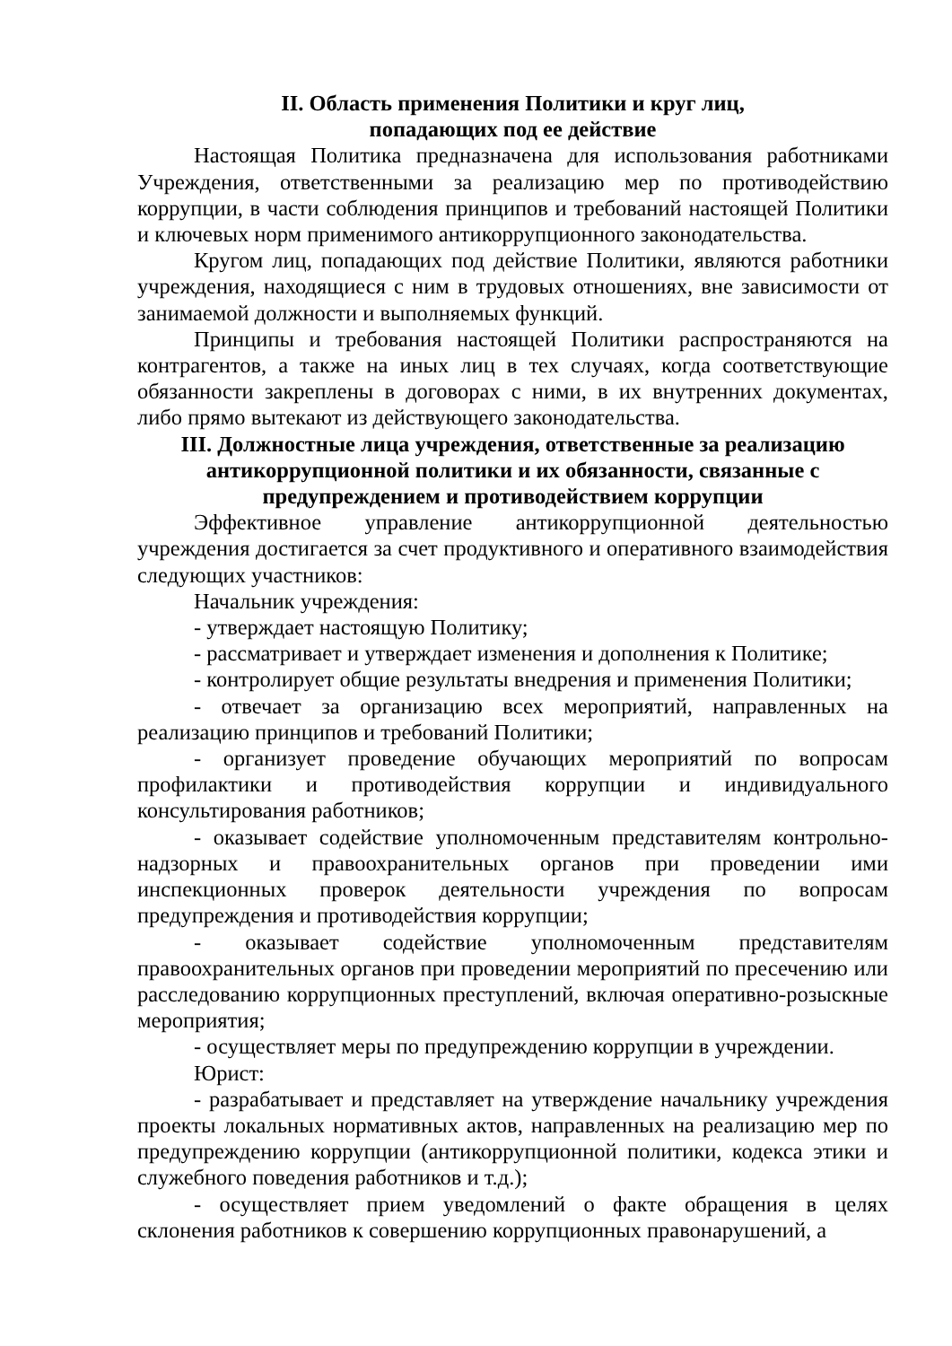II. Область применения Политики и круг лиц,
попадающих под ее действие
Настоящая Политика предназначена для использования работниками Учреждения, ответственными за реализацию мер по противодействию коррупции, в части соблюдения принципов и требований настоящей Политики и ключевых норм применимого антикоррупционного законодательства.
Кругом лиц, попадающих под действие Политики, являются работники учреждения, находящиеся с ним в трудовых отношениях, вне зависимости от занимаемой должности и выполняемых функций.
Принципы и требования настоящей Политики распространяются на контрагентов, а также на иных лиц в тех случаях, когда соответствующие обязанности закреплены в договорах с ними, в их внутренних документах, либо прямо вытекают из действующего законодательства.
III. Должностные лица учреждения, ответственные за реализацию антикоррупционной политики и их обязанности, связанные с предупреждением и противодействием коррупции
Эффективное управление антикоррупционной деятельностью учреждения достигается за счет продуктивного и оперативного взаимодействия следующих участников:
Начальник учреждения:
- утверждает настоящую Политику;
- рассматривает и утверждает изменения и дополнения к Политике;
- контролирует общие результаты внедрения и применения Политики;
- отвечает за организацию всех мероприятий, направленных на реализацию принципов и требований Политики;
- организует проведение обучающих мероприятий по вопросам профилактики и противодействия коррупции и индивидуального консультирования работников;
- оказывает содействие уполномоченным представителям контрольно-надзорных и правоохранительных органов при проведении ими инспекционных проверок деятельности учреждения по вопросам предупреждения и противодействия коррупции;
- оказывает содействие уполномоченным представителям правоохранительных органов при проведении мероприятий по пресечению или расследованию коррупционных преступлений, включая оперативно-розыскные мероприятия;
- осуществляет меры по предупреждению коррупции в учреждении.
Юрист:
- разрабатывает и представляет на утверждение начальнику учреждения проекты локальных нормативных актов, направленных на реализацию мер по предупреждению коррупции (антикоррупционной политики, кодекса этики и служебного поведения работников и т.д.);
- осуществляет прием уведомлений о факте обращения в целях склонения работников к совершению коррупционных правонарушений, а